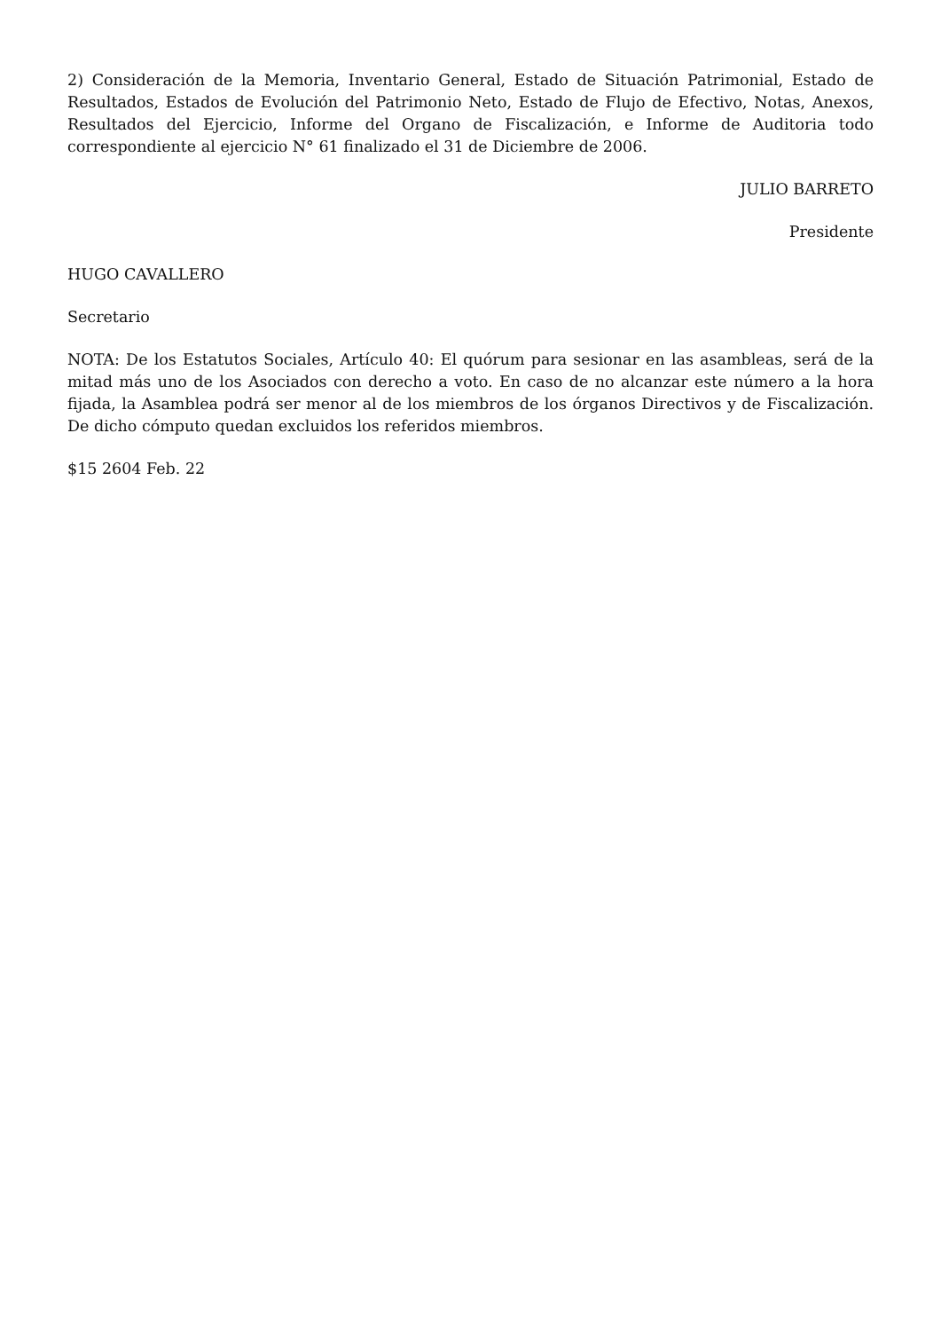2) Consideración de la Memoria, Inventario General, Estado de Situación Patrimonial, Estado de Resultados, Estados de Evolución del Patrimonio Neto, Estado de Flujo de Efectivo, Notas, Anexos, Resultados del Ejercicio, Informe del Organo de Fiscalización, e Informe de Auditoria todo correspondiente al ejercicio N° 61 finalizado el 31 de Diciembre de 2006.
JULIO BARRETO
Presidente
HUGO CAVALLERO
Secretario
NOTA: De los Estatutos Sociales, Artículo 40: El quórum para sesionar en las asambleas, será de la mitad más uno de los Asociados con derecho a voto. En caso de no alcanzar este número a la hora fijada, la Asamblea podrá ser menor al de los miembros de los órganos Directivos y de Fiscalización. De dicho cómputo quedan excluidos los referidos miembros.
$15 2604 Feb. 22